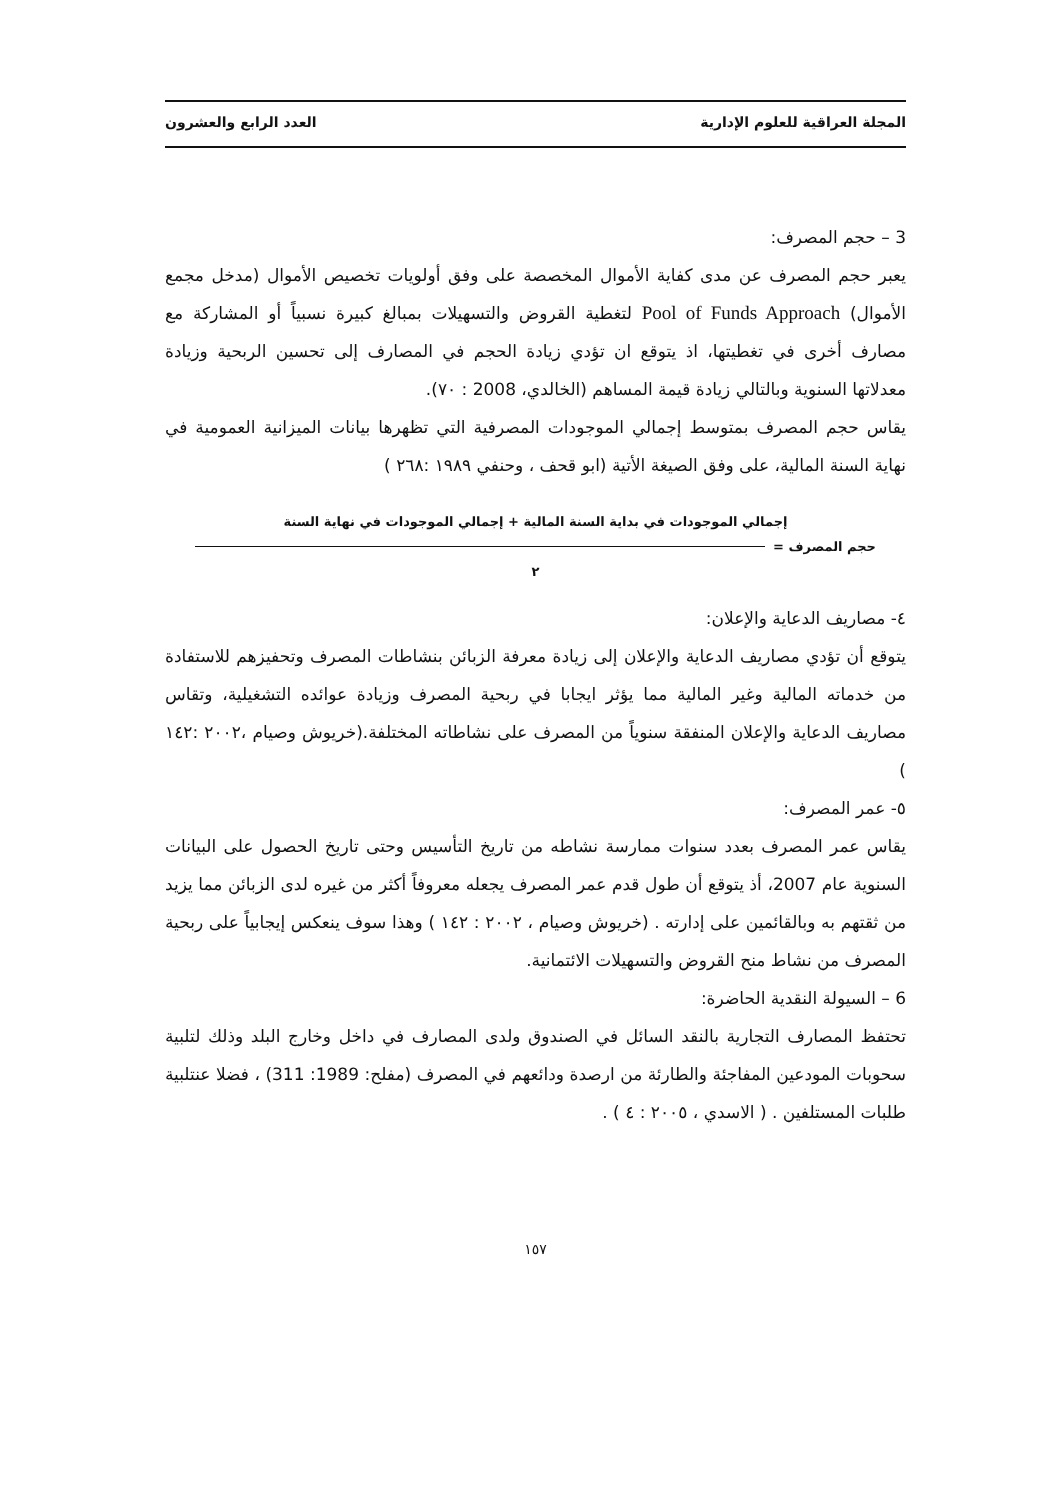المجلة العراقية للعلوم الإدارية العدد الرابع والعشرون
3 – حجم المصرف:
يعبر حجم المصرف عن مدى كفاية الأموال المخصصة على وفق أولويات تخصيص الأموال (مدخل مجمع الأموال) Pool of Funds Approach لتغطية القروض والتسهيلات بمبالغ كبيرة نسبياً أو المشاركة مع مصارف أخرى في تغطيتها، اذ يتوقع ان تؤدي زيادة الحجم في المصارف إلى تحسين الربحية وزيادة معدلاتها السنوية وبالتالي زيادة قيمة المساهم (الخالدي، 2008 : ٧٠).
يقاس حجم المصرف بمتوسط إجمالي الموجودات المصرفية التي تظهرها بيانات الميزانية العمومية في نهاية السنة المالية، على وفق الصيغة الأتية (ابو قحف ، وحنفي ١٩٨٩ :٢٦٨ )
إجمالي الموجودات في بداية السنة المالية + إجمالي الموجودات في نهاية السنة
حجم المصرف =
٢
٤- مصاريف الدعاية والإعلان:
يتوقع أن تؤدي مصاريف الدعاية والإعلان إلى زيادة معرفة الزبائن بنشاطات المصرف وتحفيزهم للاستفادة من خدماته المالية وغير المالية مما يؤثر ايجابا في ربحية المصرف وزيادة عوائده التشغيلية، وتقاس مصاريف الدعاية والإعلان المنفقة سنوياً من المصرف على نشاطاته المختلفة.(خريوش وصيام ،٢٠٠٢ :١٤٢ )
٥- عمر المصرف:
يقاس عمر المصرف بعدد سنوات ممارسة نشاطه من تاريخ التأسيس وحتى تاريخ الحصول على البيانات السنوية عام 2007، أذ يتوقع أن طول قدم عمر المصرف يجعله معروفاً أكثر من غيره لدى الزبائن مما يزيد من ثقتهم به وبالقائمين على إدارته . (خريوش وصيام ، ٢٠٠٢ : ١٤٢ ) وهذا سوف ينعكس إيجابياً على ربحية المصرف من نشاط منح القروض والتسهيلات الائتمانية.
6 – السيولة النقدية الحاضرة:
تحتفظ المصارف التجارية بالنقد السائل في الصندوق ولدى المصارف في داخل وخارج البلد وذلك لتلبية سحوبات المودعين المفاجئة والطارئة من ارصدة ودائعهم في المصرف (مفلح: 1989: 311) ، فضلا عنتلبية طلبات المستلفين . ( الاسدي ، ٢٠٠٥ : ٤ ) .
١٥٧